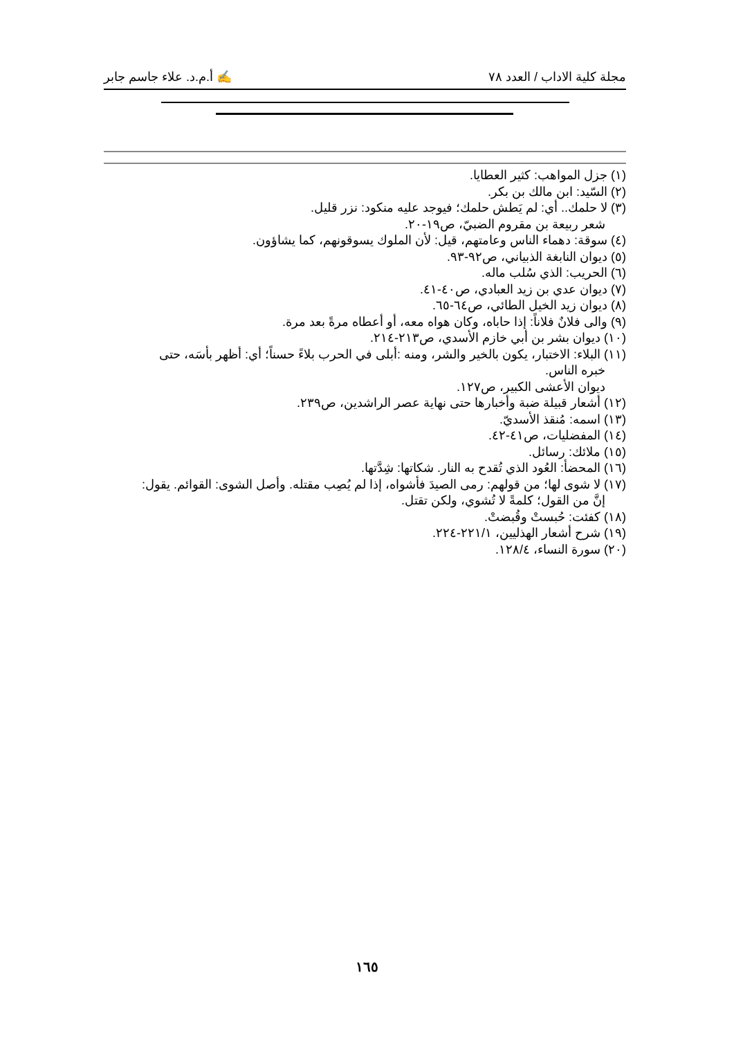مجلة كلية الاداب / العدد ٧٨ ✍ أ.م.د. علاء جاسم جابر
(١) جزل المواهب: كثير العطايا.
(٢) السّيد: ابن مالك بن بكر.
(٣) لا حلمك.. أي: لم يَطش حلمك؛ فيوجد عليه منكود: نزر قليل.
شعر ربيعة بن مقروم الضبيّ، ص١٩-٢٠.
(٤) سوقة: دهماء الناس وعامتهم، قيل: لأن الملوك يسوقونهم، كما يشاؤون.
(٥) ديوان النابغة الذبياني، ص٩٢-٩٣.
(٦) الحريب: الذي سُلب ماله.
(٧) ديوان عدي بن زيد العبادي، ص٤٠-٤١.
(٨) ديوان زيد الخيل الطائي، ص٦٤-٦٥.
(٩) والى فلانٌ فلاناً: إذا حاباه، وكان هواه معه، أو أعطاه مرةً بعد مرة.
(١٠) ديوان بشر بن أبي خازم الأسدي، ص٢١٣-٢١٤.
(١١) البلاء: الاختبار، يكون بالخير والشر، ومنه :أبلى في الحرب بلاءً حسناً؛ أي: أظهر بأسَه، حتى
خبره الناس.
ديوان الأعشى الكبير، ص١٢٧.
(١٢) أشعار قبيلة ضبة وأخبارها حتى نهاية عصر الراشدين، ص٢٣٩.
(١٣) اسمه: مُنقذ الأسديّ.
(١٤) المفضليات، ص٤١-٤٢.
(١٥) ملائك: رسائل.
(١٦) المحضأ: العُود الذي تُقدح به النار. شكاتها: شِدَّتها.
(١٧) لا شوى لها؛ من قولهم: رمى الصيدَ فأشواه، إذا لم يُصِب مقتله. وأصل الشوى: القوائم. يقول:
إنَّ من القول؛ كلمةً لا تُشوي، ولكن تقتل.
(١٨) كفئت: حُبستْ وقُبضتْ.
(١٩) شرح أشعار الهذليين، ٢٢١/١-٢٢٤.
(٢٠) سورة النساء، ١٢٨/٤.
١٦٥